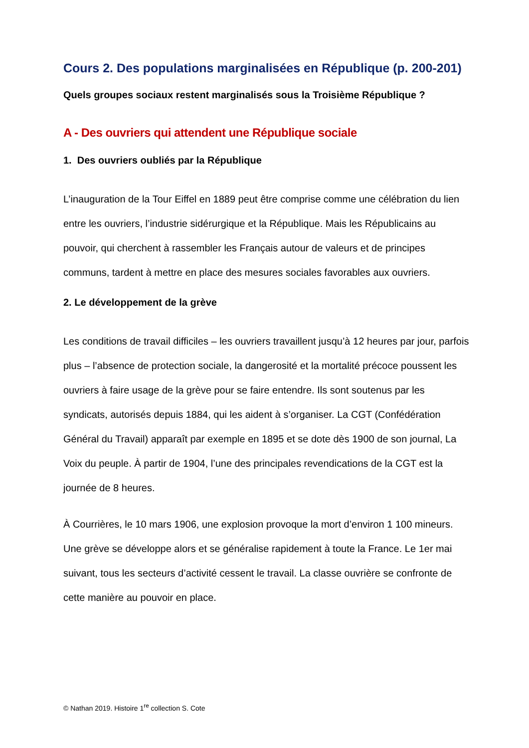Cours 2. Des populations marginalisées en République (p. 200-201)
Quels groupes sociaux restent marginalisés sous la Troisième République ?
A - Des ouvriers qui attendent une République sociale
1. Des ouvriers oubliés par la République
L’inauguration de la Tour Eiffel en 1889 peut être comprise comme une célébration du lien entre les ouvriers, l’industrie sidérurgique et la République. Mais les Républicains au pouvoir, qui cherchent à rassembler les Français autour de valeurs et de principes communs, tardent à mettre en place des mesures sociales favorables aux ouvriers.
2. Le développement de la grève
Les conditions de travail difficiles – les ouvriers travaillent jusqu’à 12 heures par jour, parfois plus – l’absence de protection sociale, la dangerosité et la mortalité précoce poussent les ouvriers à faire usage de la grève pour se faire entendre. Ils sont soutenus par les syndicats, autorisés depuis 1884, qui les aident à s’organiser. La CGT (Confédération Général du Travail) apparaît par exemple en 1895 et se dote dès 1900 de son journal, La Voix du peuple. À partir de 1904, l’une des principales revendications de la CGT est la journée de 8 heures.
À Courrières, le 10 mars 1906, une explosion provoque la mort d’environ 1 100 mineurs. Une grève se développe alors et se généralise rapidement à toute la France. Le 1er mai suivant, tous les secteurs d’activité cessent le travail. La classe ouvrière se confronte de cette manière au pouvoir en place.
© Nathan 2019. Histoire 1<sup>re</sup> collection S. Cote